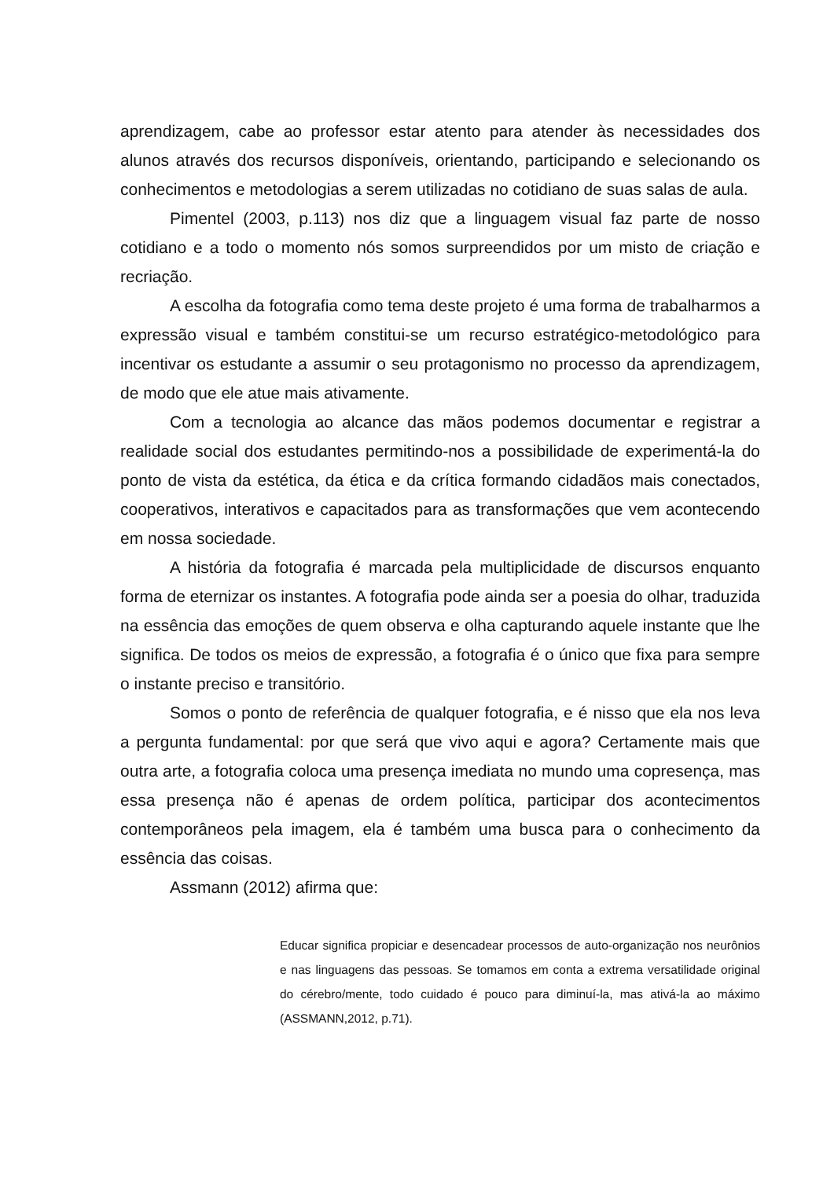aprendizagem, cabe ao professor estar atento para atender às necessidades dos alunos através dos recursos disponíveis, orientando, participando e selecionando os conhecimentos e metodologias a serem utilizadas no cotidiano de suas salas de aula.
Pimentel (2003, p.113) nos diz que a linguagem visual faz parte de nosso cotidiano e a todo o momento nós somos surpreendidos por um misto de criação e recriação.
A escolha da fotografia como tema deste projeto é uma forma de trabalharmos a expressão visual e também constitui-se um recurso estratégico-metodológico para incentivar os estudante a assumir o seu protagonismo no processo da aprendizagem, de modo que ele atue mais ativamente.
Com a tecnologia ao alcance das mãos podemos documentar e registrar a realidade social dos estudantes permitindo-nos a possibilidade de experimentá-la do ponto de vista da estética, da ética e da crítica formando cidadãos mais conectados, cooperativos, interativos e capacitados para as transformações que vem acontecendo em nossa sociedade.
A história da fotografia é marcada pela multiplicidade de discursos enquanto forma de eternizar os instantes. A fotografia pode ainda ser a poesia do olhar, traduzida na essência das emoções de quem observa e olha capturando aquele instante que lhe significa. De todos os meios de expressão, a fotografia é o único que fixa para sempre o instante preciso e transitório.
Somos o ponto de referência de qualquer fotografia, e é nisso que ela nos leva a pergunta fundamental: por que será que vivo aqui e agora? Certamente mais que outra arte, a fotografia coloca uma presença imediata no mundo uma copresença, mas essa presença não é apenas de ordem política, participar dos acontecimentos contemporâneos pela imagem, ela é também uma busca para o conhecimento da essência das coisas.
Assmann (2012) afirma que:
Educar significa propiciar e desencadear processos de auto-organização nos neurônios e nas linguagens das pessoas. Se tomamos em conta a extrema versatilidade original do cérebro/mente, todo cuidado é pouco para diminuí-la, mas ativá-la ao máximo (ASSMANN,2012, p.71).